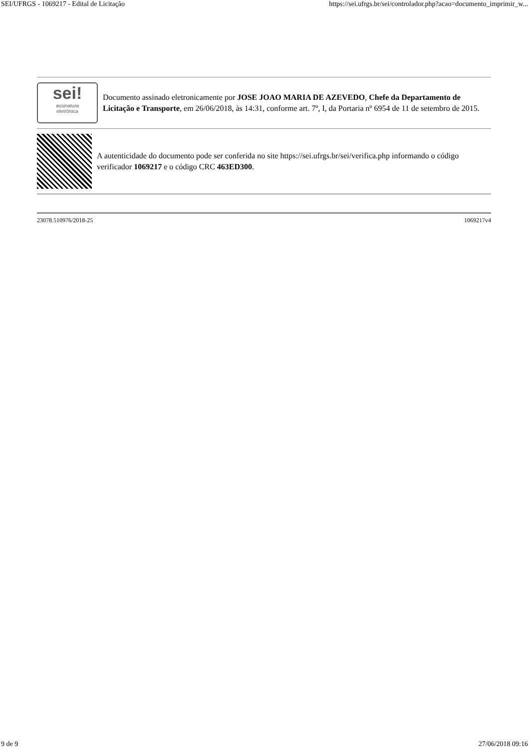SEI/UFRGS - 1069217 - Edital de Licitação https://sei.ufrgs.br/sei/controlador.php?acao=documento_imprimir_w...
sei!
assinatura
eletrônica
Documento assinado eletronicamente por JOSE JOAO MARIA DE AZEVEDO, Chefe da Departamento de Licitação e Transporte, em 26/06/2018, às 14:31, conforme art. 7º, I, da Portaria nº 6954 de 11 de setembro de 2015.
A autenticidade do documento pode ser conferida no site https://sei.ufrgs.br/sei/verifica.php informando o código verificador 1069217 e o código CRC 463ED300.
23078.510976/2018-25 1069217v4
9 de 9 27/06/2018 09:16